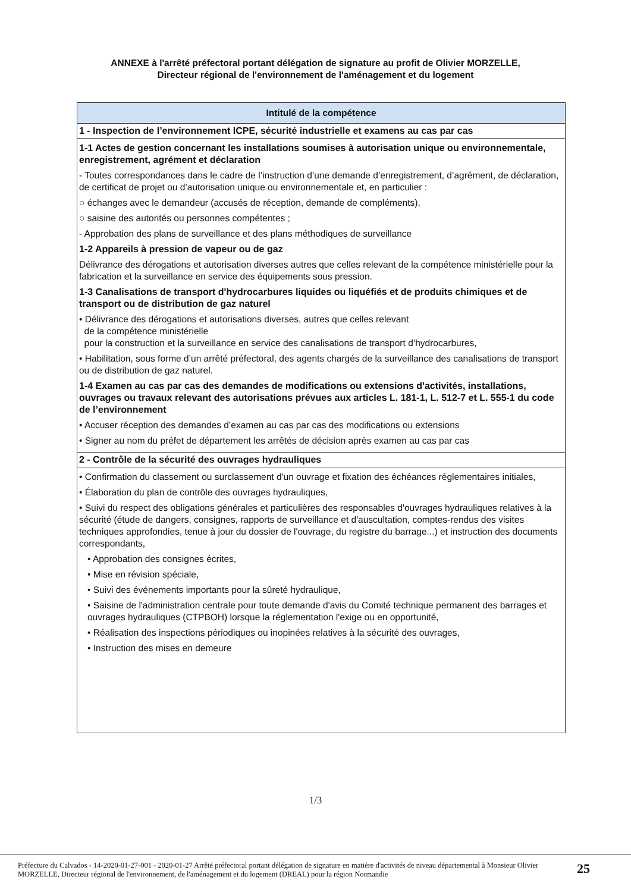ANNEXE à l'arrêté préfectoral portant délégation de signature au profit de Olivier MORZELLE,
Directeur régional de l'environnement de l'aménagement et du logement
| Intitulé de la compétence |
| --- |
| 1 - Inspection de l’environnement ICPE, sécurité industrielle et examens au cas par cas |
| 1-1 Actes de gestion concernant les installations soumises à autorisation unique ou environnementale, enregistrement, agrément et déclaration - Toutes correspondances dans le cadre de l’instruction d’une demande d’enregistrement, d’agrément, de déclaration, de certificat de projet ou d’autorisation unique ou environnementale et, en particulier : ○ échanges avec le demandeur (accusés de réception, demande de compléments), ○ saisine des autorités ou personnes compétentes ; - Approbation des plans de surveillance et des plans méthodiques de surveillance 1-2 Appareils à pression de vapeur ou de gaz Délivrance des dérogations et autorisation diverses autres que celles relevant de la compétence ministérielle pour la fabrication et la surveillance en service des équipements sous pression. 1-3 Canalisations de transport d'hydrocarbures liquides ou liquéfiés et de produits chimiques et de transport ou de distribution de gaz naturel • Délivrance des dérogations et autorisations diverses, autres que celles relevant de la compétence ministérielle pour la construction et la surveillance en service des canalisations de transport d’hydrocarbures, • Habilitation, sous forme d’un arrêté préfectoral, des agents chargés de la surveillance des canalisations de transport ou de distribution de gaz naturel. 1-4 Examen au cas par cas des demandes de modifications ou extensions d'activités, installations, ouvrages ou travaux relevant des autorisations prévues aux articles L. 181-1, L. 512-7 et L. 555-1 du code de l’environnement • Accuser réception des demandes d’examen au cas par cas des modifications ou extensions • Signer au nom du préfet de département les arrêtés de décision après examen au cas par cas |
| 2 - Contrôle de la sécurité des ouvrages hydrauliques |
| • Confirmation du classement ou surclassement d'un ouvrage et fixation des échéances réglementaires initiales, • Élaboration du plan de contrôle des ouvrages hydrauliques, • Suivi du respect des obligations générales et particulières des responsables d'ouvrages hydrauliques relatives à la sécurité (étude de dangers, consignes, rapports de surveillance et d'auscultation, comptes-rendus des visites techniques approfondies, tenue à jour du dossier de l'ouvrage, du registre du barrage...) et instruction des documents correspondants, • Approbation des consignes écrites, • Mise en révision spéciale, • Suivi des événements importants pour la sûreté hydraulique, • Saisine de l'administration centrale pour toute demande d'avis du Comité technique permanent des barrages et ouvrages hydrauliques (CTPBOH) lorsque la réglementation l'exige ou en opportunité, • Réalisation des inspections périodiques ou inopinées relatives à la sécurité des ouvrages, • Instruction des mises en demeure |
1/3
Préfecture du Calvados - 14-2020-01-27-001 - 2020-01-27 Arrêté préfectoral portant délégation de signature en matière d'activités de niveau départemental à Monsieur Olivier MORZELLE, Directeur régional de l'environnement, de l'aménagement et du logement (DREAL) pour la région Normandie
25